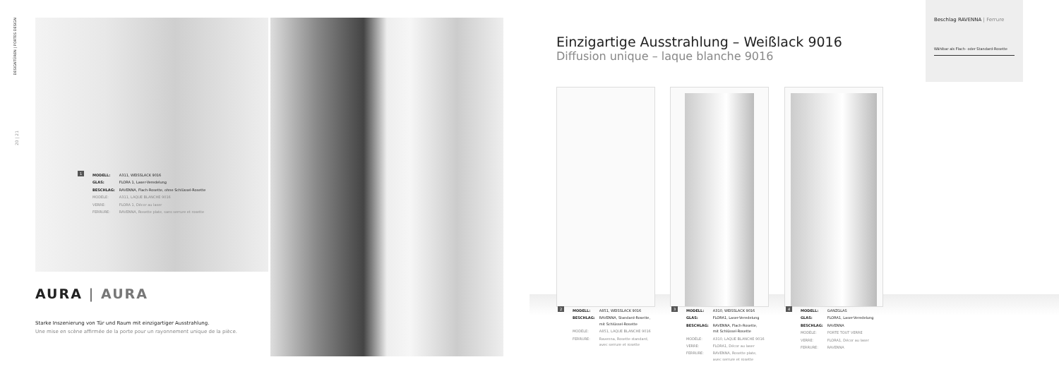DESIGNTÜREN | PORTES DESIGN
20 | 21
| 1 | / MODELL: / A311, WEISSLACK 9016 / / GLAS: / FLORA 1, Laser-Veredelung / / BESCHLAG: / RAVENNA, Flach-Rosette, ohne Schlüssel-Rosette / / MODÈLE: / A311, LAQUE BLANCHE 9016 / / VERRE: / FLORA 1, Décor au laser / / FERRURE: / RAVENNA, Rosette plate, sans serrure et rosette / |
AURA | AURA
Starke Inszenierung von Tür und Raum mit einzigartiger Ausstrahlung.
Une mise en scène affirmée de la porte pour un rayonnement unique de la pièce.
Einzigartige Ausstrahlung – Weißlack 9016
Diffusion unique – laque blanche 9016
Beschlag RAVENNA | Ferrure
Wählbar als Flach- oder Standard-Rosette
| 2 | / MODELL: / A851, WEISSLACK 9016 / / BESCHLAG: / RAVENNA, Standard-Rosette, mit Schlüssel-Rosette / / MODÈLE: / A851, LAQUE BLANCHE 9016 / / FERRURE: / Ravenna, Rosette standard, avec serrure et rosette / |
| 3 | / MODELL: / A310, WEISSLACK 9016 / / GLAS: / FLORA1, Laser-Veredelung / / BESCHLAG: / RAVENNA, Flach-Rosette, mit Schlüssel-Rosette / / MODÈLE: / A310, LAQUE BLANCHE 9016 / / VERRE: / FLORA1, Décor au laser / / FERRURE: / RAVENNA, Rosette plate, avec serrure et rosette / |
| 4 | / MODELL: / GANZGLAS / / GLAS: / FLORA1, Laser-Veredelung / / BESCHLAG: / RAVENNA / / MODÈLE: / PORTE TOUT VERRE / / VERRE: / FLORA1, Décor au laser / / FERRURE: / RAVENNA / |